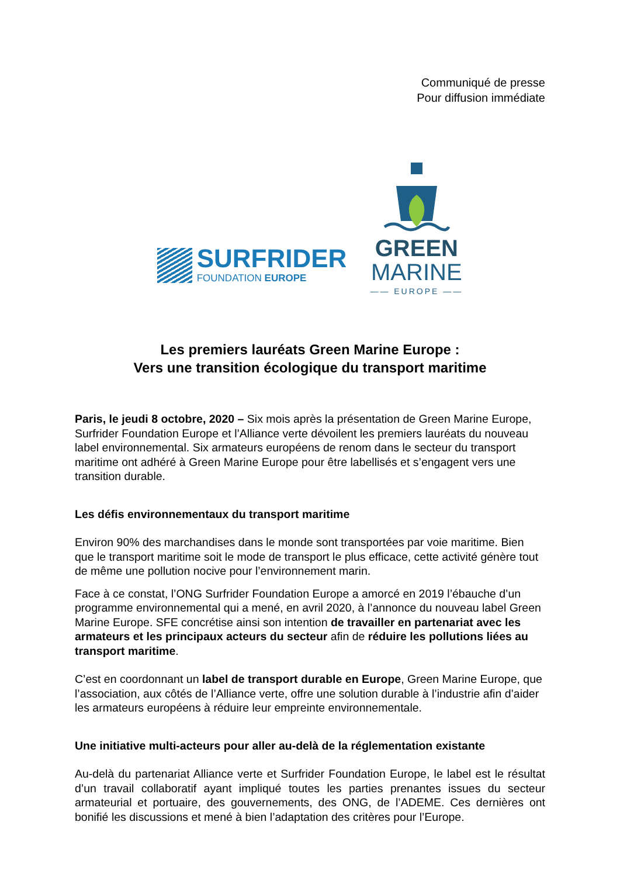Communiqué de presse
Pour diffusion immédiate
SURFRIDER
FOUNDATION EUROPE
GREEN
MARINE
—— EUROPE ——
Les premiers lauréats Green Marine Europe :
Vers une transition écologique du transport maritime
Paris, le jeudi 8 octobre, 2020 – Six mois après la présentation de Green Marine Europe, Surfrider Foundation Europe et l’Alliance verte dévoilent les premiers lauréats du nouveau label environnemental. Six armateurs européens de renom dans le secteur du transport maritime ont adhéré à Green Marine Europe pour être labellisés et s’engagent vers une transition durable.
Les défis environnementaux du transport maritime
Environ 90% des marchandises dans le monde sont transportées par voie maritime. Bien que le transport maritime soit le mode de transport le plus efficace, cette activité génère tout de même une pollution nocive pour l’environnement marin.
Face à ce constat, l’ONG Surfrider Foundation Europe a amorcé en 2019 l’ébauche d’un programme environnemental qui a mené, en avril 2020, à l’annonce du nouveau label Green Marine Europe. SFE concrétise ainsi son intention de travailler en partenariat avec les armateurs et les principaux acteurs du secteur afin de réduire les pollutions liées au transport maritime.
C’est en coordonnant un label de transport durable en Europe, Green Marine Europe, que l’association, aux côtés de l’Alliance verte, offre une solution durable à l’industrie afin d’aider les armateurs européens à réduire leur empreinte environnementale.
Une initiative multi-acteurs pour aller au-delà de la réglementation existante
Au-delà du partenariat Alliance verte et Surfrider Foundation Europe, le label est le résultat d’un travail collaboratif ayant impliqué toutes les parties prenantes issues du secteur armateurial et portuaire, des gouvernements, des ONG, de l’ADEME. Ces dernières ont bonifié les discussions et mené à bien l’adaptation des critères pour l’Europe.